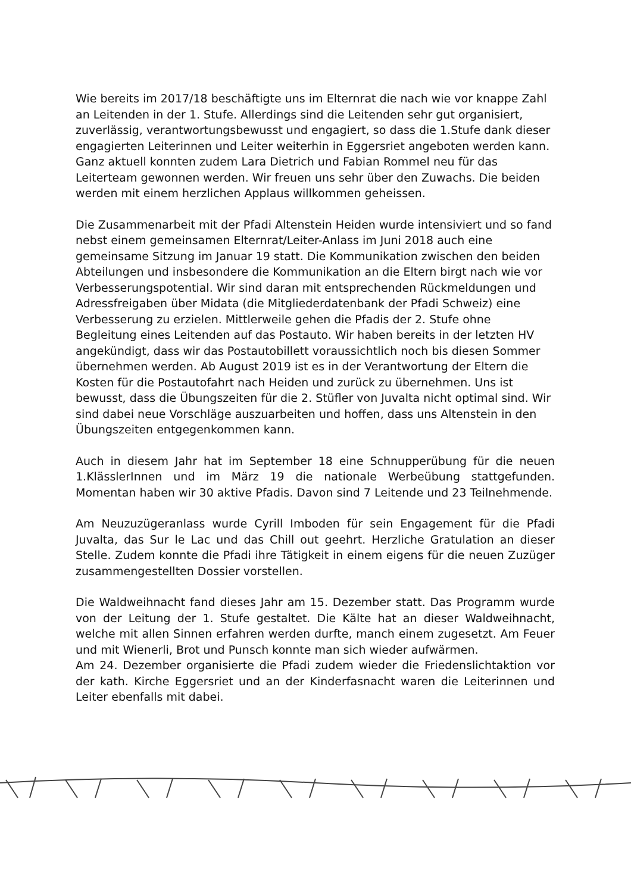Wie bereits im 2017/18 beschäftigte uns im Elternrat die nach wie vor knappe Zahl an Leitenden in der 1. Stufe. Allerdings sind die Leitenden sehr gut organisiert, zuverlässig, verantwortungsbewusst und engagiert, so dass die 1.Stufe dank dieser engagierten Leiterinnen und Leiter weiterhin in Eggersriet angeboten werden kann. Ganz aktuell konnten zudem Lara Dietrich und Fabian Rommel neu für das Leiterteam gewonnen werden. Wir freuen uns sehr über den Zuwachs. Die beiden werden mit einem herzlichen Applaus willkommen geheissen.
Die Zusammenarbeit mit der Pfadi Altenstein Heiden wurde intensiviert und so fand nebst einem gemeinsamen Elternrat/Leiter-Anlass im Juni 2018 auch eine gemeinsame Sitzung im Januar 19 statt. Die Kommunikation zwischen den beiden Abteilungen und insbesondere die Kommunikation an die Eltern birgt nach wie vor Verbesserungspotential. Wir sind daran mit entsprechenden Rückmeldungen und Adressfreigaben über Midata (die Mitgliederdatenbank der Pfadi Schweiz) eine Verbesserung zu erzielen. Mittlerweile gehen die Pfadis der 2. Stufe ohne Begleitung eines Leitenden auf das Postauto. Wir haben bereits in der letzten HV angekündigt, dass wir das Postautobillett voraussichtlich noch bis diesen Sommer übernehmen werden. Ab August 2019 ist es in der Verantwortung der Eltern die Kosten für die Postautofahrt nach Heiden und zurück zu übernehmen. Uns ist bewusst, dass die Übungszeiten für die 2. Stüfler von Juvalta nicht optimal sind. Wir sind dabei neue Vorschläge auszuarbeiten und hoffen, dass uns Altenstein in den Übungszeiten entgegenkommen kann.
Auch in diesem Jahr hat im September 18 eine Schnupperübung für die neuen 1.KlässlerInnen und im März 19 die nationale Werbeübung stattgefunden. Momentan haben wir 30 aktive Pfadis. Davon sind 7 Leitende und 23 Teilnehmende.
Am Neuzuzügeranlass wurde Cyrill Imboden für sein Engagement für die Pfadi Juvalta, das Sur le Lac und das Chill out geehrt. Herzliche Gratulation an dieser Stelle. Zudem konnte die Pfadi ihre Tätigkeit in einem eigens für die neuen Zuzüger zusammengestellten Dossier vorstellen.
Die Waldweihnacht fand dieses Jahr am 15. Dezember statt. Das Programm wurde von der Leitung der 1. Stufe gestaltet. Die Kälte hat an dieser Waldweihnacht, welche mit allen Sinnen erfahren werden durfte, manch einem zugesetzt. Am Feuer und mit Wienerli, Brot und Punsch konnte man sich wieder aufwärmen.
Am 24. Dezember organisierte die Pfadi zudem wieder die Friedenslichtaktion vor der kath. Kirche Eggersriet und an der Kinderfasnacht waren die Leiterinnen und Leiter ebenfalls mit dabei.